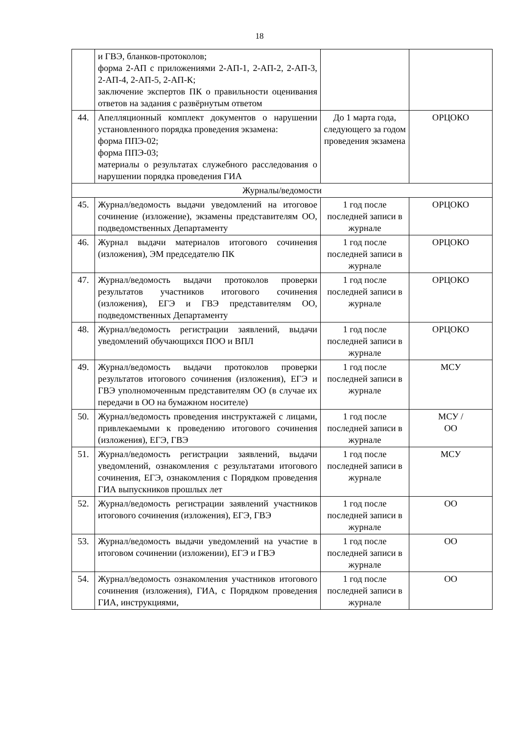18
| | и ГВЭ, бланков-протоколов; форма 2-АП с приложениями 2-АП-1, 2-АП-2, 2-АП-3, 2-АП-4, 2-АП-5, 2-АП-К; заключение экспертов ПК о правильности оценивания ответов на задания с развёрнутым ответом | | |
| 44. | Апелляционный комплект документов о нарушении установленного порядка проведения экзамена: форма ППЭ-02; форма ППЭ-03; материалы о результатах служебного расследования о нарушении порядка проведения ГИА | До 1 марта года, следующего за годом проведения экзамена | ОРЦОКО |
| Журналы/ведомости | | | |
| 45. | Журнал/ведомость выдачи уведомлений на итоговое сочинение (изложение), экзамены представителям ОО, подведомственных Департаменту | 1 год после последней записи в журнале | ОРЦОКО |
| 46. | Журнал выдачи материалов итогового сочинения (изложения), ЭМ председателю ПК | 1 год после последней записи в журнале | ОРЦОКО |
| 47. | Журнал/ведомость выдачи протоколов проверки результатов участников итогового сочинения (изложения), ЕГЭ и ГВЭ представителям ОО, подведомственных Департаменту | 1 год после последней записи в журнале | ОРЦОКО |
| 48. | Журнал/ведомость регистрации заявлений, выдачи уведомлений обучающихся ПОО и ВПЛ | 1 год после последней записи в журнале | ОРЦОКО |
| 49. | Журнал/ведомость выдачи протоколов проверки результатов итогового сочинения (изложения), ЕГЭ и ГВЭ уполномоченным представителям ОО (в случае их передачи в ОО на бумажном носителе) | 1 год после последней записи в журнале | МСУ |
| 50. | Журнал/ведомость проведения инструктажей с лицами, привлекаемыми к проведению итогового сочинения (изложения), ЕГЭ, ГВЭ | 1 год после последней записи в журнале | МСУ / ОО |
| 51. | Журнал/ведомость регистрации заявлений, выдачи уведомлений, ознакомления с результатами итогового сочинения, ЕГЭ, ознакомления с Порядком проведения ГИА выпускников прошлых лет | 1 год после последней записи в журнале | МСУ |
| 52. | Журнал/ведомость регистрации заявлений участников итогового сочинения (изложения), ЕГЭ, ГВЭ | 1 год после последней записи в журнале | ОО |
| 53. | Журнал/ведомость выдачи уведомлений на участие в итоговом сочинении (изложении), ЕГЭ и ГВЭ | 1 год после последней записи в журнале | ОО |
| 54. | Журнал/ведомость ознакомления участников итогового сочинения (изложения), ГИА, с Порядком проведения ГИА, инструкциями, | 1 год после последней записи в журнале | ОО |